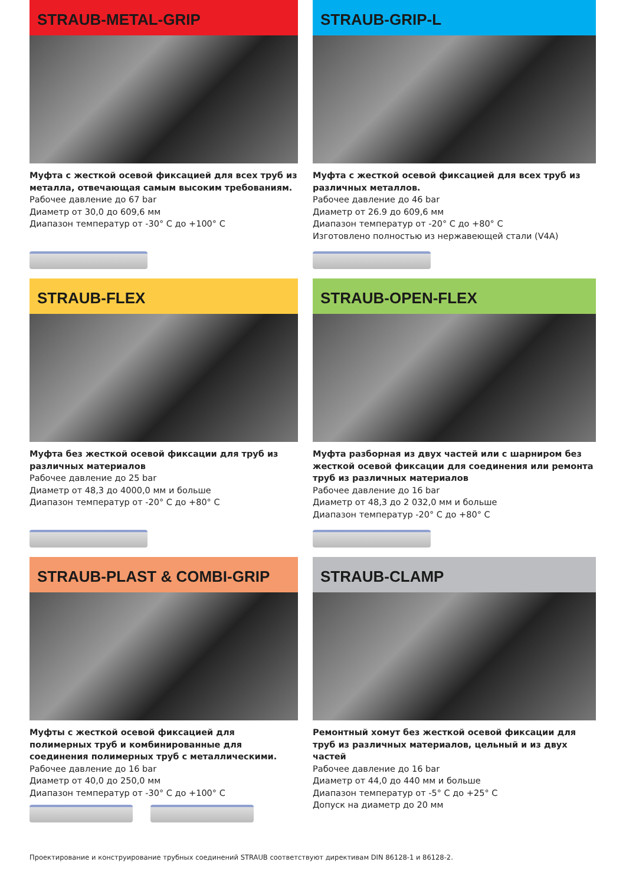STRAUB-METAL-GRIP
Муфта с жесткой осевой фиксацией для всех труб из металла, отвечающая самым высоким требованиям.
Рабочее давление до 67 bar
Диаметр от 30,0 до 609,6 мм
Диапазон температур от -30° C до +100° C
STRAUB-GRIP-L
Муфта с жесткой осевой фиксацией для всех труб из различных металлов.
Рабочее давление до 46 bar
Диаметр от 26.9 до 609,6 мм
Диапазон температур от -20° C до +80° C
Изготовлено полностью из нержавеющей стали (V4A)
STRAUB-FLEX
Муфта без жесткой осевой фиксации для труб из различных материалов
Рабочее давление до 25 bar
Диаметр от 48,3 до 4000,0 мм и больше
Диапазон температур от -20° C до +80° C
STRAUB-OPEN-FLEX
Муфта разборная из двух частей или с шарниром без жесткой осевой фиксации для соединения или ремонта труб из различных материалов
Рабочее давление до 16 bar
Диаметр от 48,3 до 2 032,0 мм и больше
Диапазон температур -20° C до +80° C
STRAUB-PLAST & COMBI-GRIP
Муфты с жесткой осевой фиксацией для полимерных труб и комбинированные для соединения полимерных труб с металлическими.
Рабочее давление до 16 bar
Диаметр от 40,0 до 250,0 мм
Диапазон температур от -30° C до +100° C
STRAUB-CLAMP
Ремонтный хомут без жесткой осевой фиксации для труб из различных материалов, цельный и из двух частей
Рабочее давление до 16 bar
Диаметр от 44,0 до 440 мм и больше
Диапазон температур от -5° C до +25° C
Допуск на диаметр до 20 мм
Проектирование и конструирование трубных соединений STRAUB соответствуют директивам DIN 86128-1 и 86128-2.